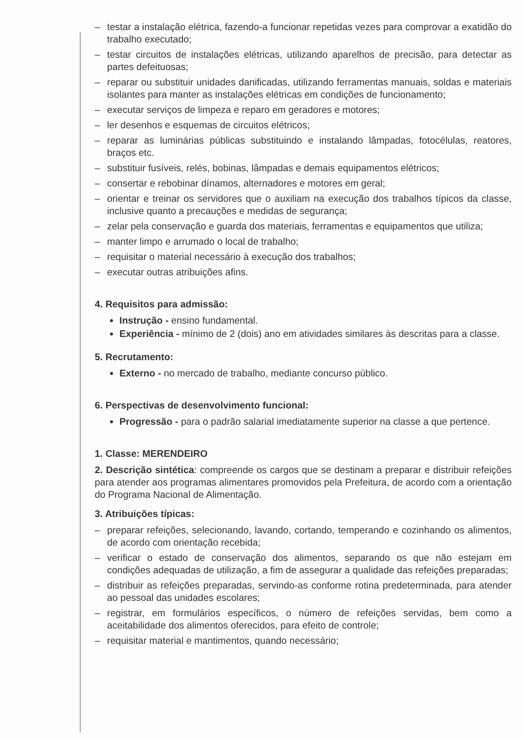– testar a instalação elétrica, fazendo-a funcionar repetidas vezes para comprovar a exatidão do trabalho executado;
– testar circuitos de instalações elétricas, utilizando aparelhos de precisão, para detectar as partes defeituosas;
– reparar ou substituir unidades danificadas, utilizando ferramentas manuais, soldas e materiais isolantes para manter as instalações elétricas em condições de funcionamento;
– executar serviços de limpeza e reparo em geradores e motores;
– ler desenhos e esquemas de circuitos elétricos;
– reparar as luminárias públicas substituindo e instalando lâmpadas, fotocélulas, reatores, braços etc.
– substituir fusíveis, relés, bobinas, lâmpadas e demais equipamentos elétricos;
– consertar e rebobinar dínamos, alternadores e motores em geral;
– orientar e treinar os servidores que o auxiliam na execução dos trabalhos típicos da classe, inclusive quanto a precauções e medidas de segurança;
– zelar pela conservação e guarda dos materiais, ferramentas e equipamentos que utiliza;
– manter limpo e arrumado o local de trabalho;
– requisitar o material necessário à execução dos trabalhos;
– executar outras atribuições afins.
4. Requisitos para admissão:
Instrução - ensino fundamental.
Experiência - mínimo de 2 (dois) ano em atividades similares às descritas para a classe.
5. Recrutamento:
Externo - no mercado de trabalho, mediante concurso público.
6. Perspectivas de desenvolvimento funcional:
Progressão - para o padrão salarial imediatamente superior na classe a que pertence.
1. Classe: MERENDEIRO
2. Descrição sintética: compreende os cargos que se destinam a preparar e distribuir refeições para atender aos programas alimentares promovidos pela Prefeitura, de acordo com a orientação do Programa Nacional de Alimentação.
3. Atribuições típicas:
– preparar refeições, selecionando, lavando, cortando, temperando e cozinhando os alimentos, de acordo com orientação recebida;
– verificar o estado de conservação dos alimentos, separando os que não estejam em condições adequadas de utilização, a fim de assegurar a qualidade das refeições preparadas;
– distribuir as refeições preparadas, servindo-as conforme rotina predeterminada, para atender ao pessoal das unidades escolares;
– registrar, em formulários específicos, o número de refeições servidas, bem como a aceitabilidade dos alimentos oferecidos, para efeito de controle;
– requisitar material e mantimentos, quando necessário;